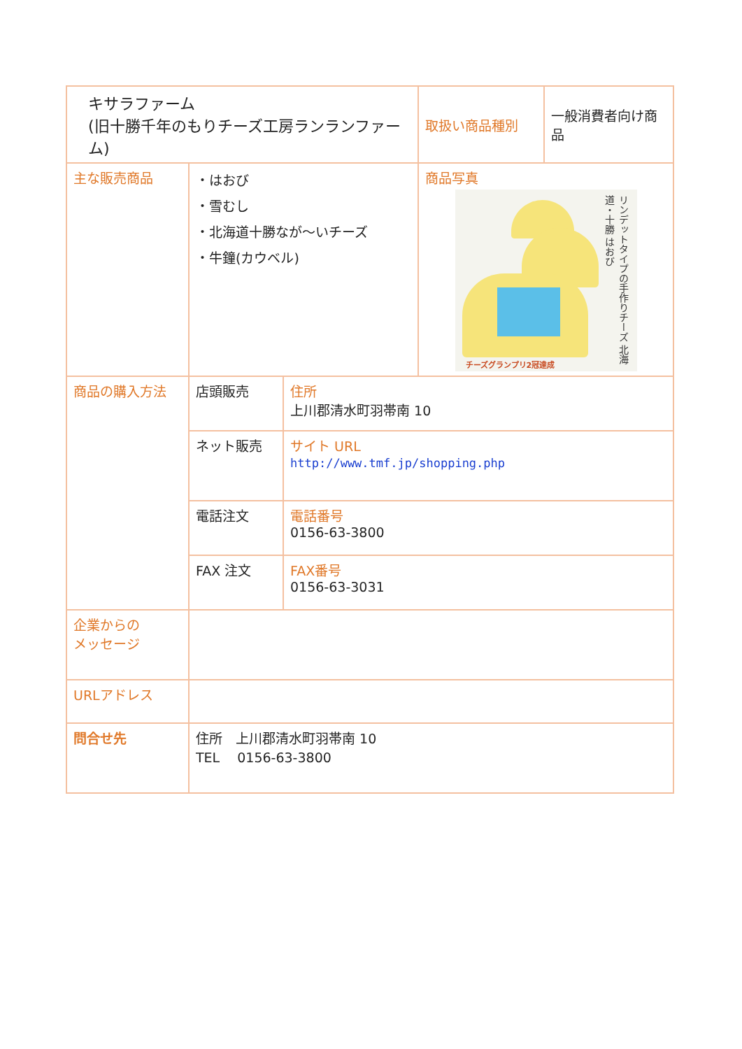| キサラファーム (旧十勝千年のもりチーズ工房ランランファーム) | | | 取扱い商品種別 | 一般消費者向け商品 |
| 主な販売商品 | ・はおび ・雪むし ・北海道十勝なが～いチーズ ・牛鐘(カウベル) | | 商品写真 リンデットタイプの手作りチーズ 北海道・十勝 はおび チーズグランプリ2冠達成 | |
| 商品の購入方法 | 店頭販売 | 住所 上川郡清水町羽帯南 10 | | |
| | ネット販売 | サイト URL http://www.tmf.jp/shopping.php | | |
| | 電話注文 | 電話番号 0156-63-3800 | | |
| | FAX 注文 | FAX番号 0156-63-3031 | | |
| 企業からの メッセージ | | | | |
| URLアドレス | | | | |
| 問合せ先 | 住所 上川郡清水町羽帯南 10 TEL 0156-63-3800 | | | |